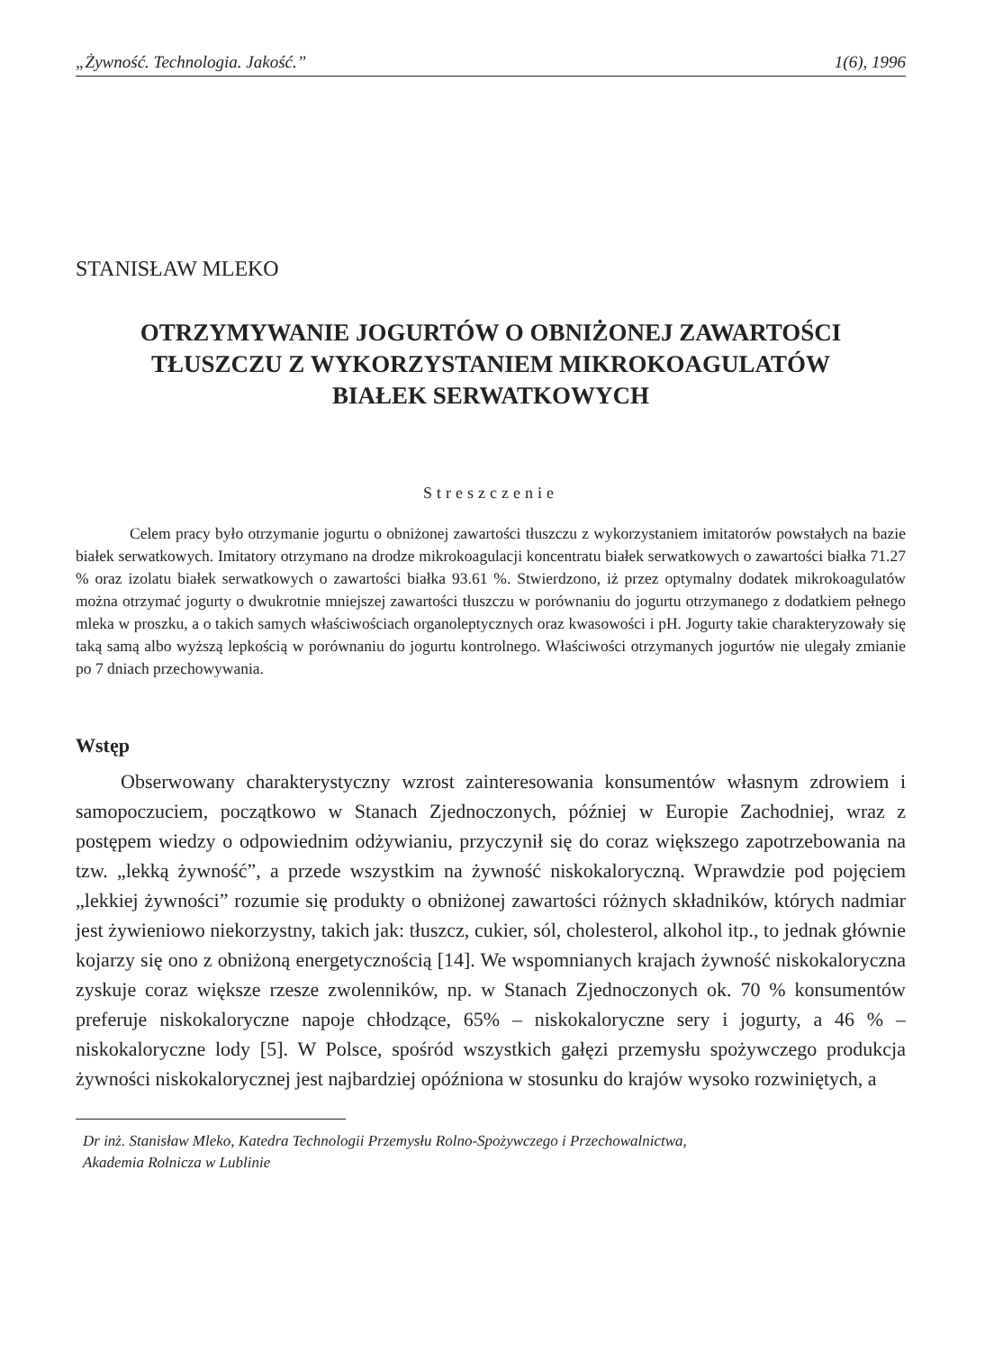„Żywność. Technologia. Jakość.” 1(6), 1996
STANISŁAW MLEKO
OTRZYMYWANIE JOGURTÓW O OBNIŻONEJ ZAWARTOŚCI
TŁUSZCZU Z WYKORZYSTANIEM MIKROKOAGULATÓW
BIAŁEK SERWATKOWYCH
Streszczenie
Celem pracy było otrzymanie jogurtu o obniżonej zawartości tłuszczu z wykorzystaniem imitatorów powstałych na bazie białek serwatkowych. Imitatory otrzymano na drodze mikrokoagulacji koncentratu białek serwatkowych o zawartości białka 71.27 % oraz izolatu białek serwatkowych o zawartości białka 93.61 %. Stwierdzono, iż przez optymalny dodatek mikrokoagulatów można otrzymać jogurty o dwukrotnie mniejszej zawartości tłuszczu w porównaniu do jogurtu otrzymanego z dodatkiem pełnego mleka w proszku, a o takich samych właściwościach organoleptycznych oraz kwasowości i pH. Jogurty takie charakteryzowały się taką samą albo wyższą lepkością w porównaniu do jogurtu kontrolnego. Właściwości otrzymanych jogurtów nie ulegały zmianie po 7 dniach przechowywania.
Wstęp
Obserwowany charakterystyczny wzrost zainteresowania konsumentów własnym zdrowiem i samopoczuciem, początkowo w Stanach Zjednoczonych, później w Europie Zachodniej, wraz z postępem wiedzy o odpowiednim odżywianiu, przyczynił się do coraz większego zapotrzebowania na tzw. „lekką żywność”, a przede wszystkim na żywność niskokaloryczną. Wprawdzie pod pojęciem „lekkiej żywności” rozumie się produkty o obniżonej zawartości różnych składników, których nadmiar jest żywieniowo niekorzystny, takich jak: tłuszcz, cukier, sól, cholesterol, alkohol itp., to jednak głównie kojarzy się ono z obniżoną energetycznością [14]. We wspomnianych krajach żywność niskokaloryczna zyskuje coraz większe rzesze zwolenników, np. w Stanach Zjednoczonych ok. 70 % konsumentów preferuje niskokaloryczne napoje chłodzące, 65% – niskokaloryczne sery i jogurty, a 46 % – niskokaloryczne lody [5]. W Polsce, spośród wszystkich gałęzi przemysłu spożywczego produkcja żywności niskokalorycznej jest najbardziej opóźniona w stosunku do krajów wysoko rozwiniętych, a
Dr inż. Stanisław Mleko, Katedra Technologii Przemysłu Rolno-Spożywczego i Przechowalnictwa,
Akademia Rolnicza w Lublinie